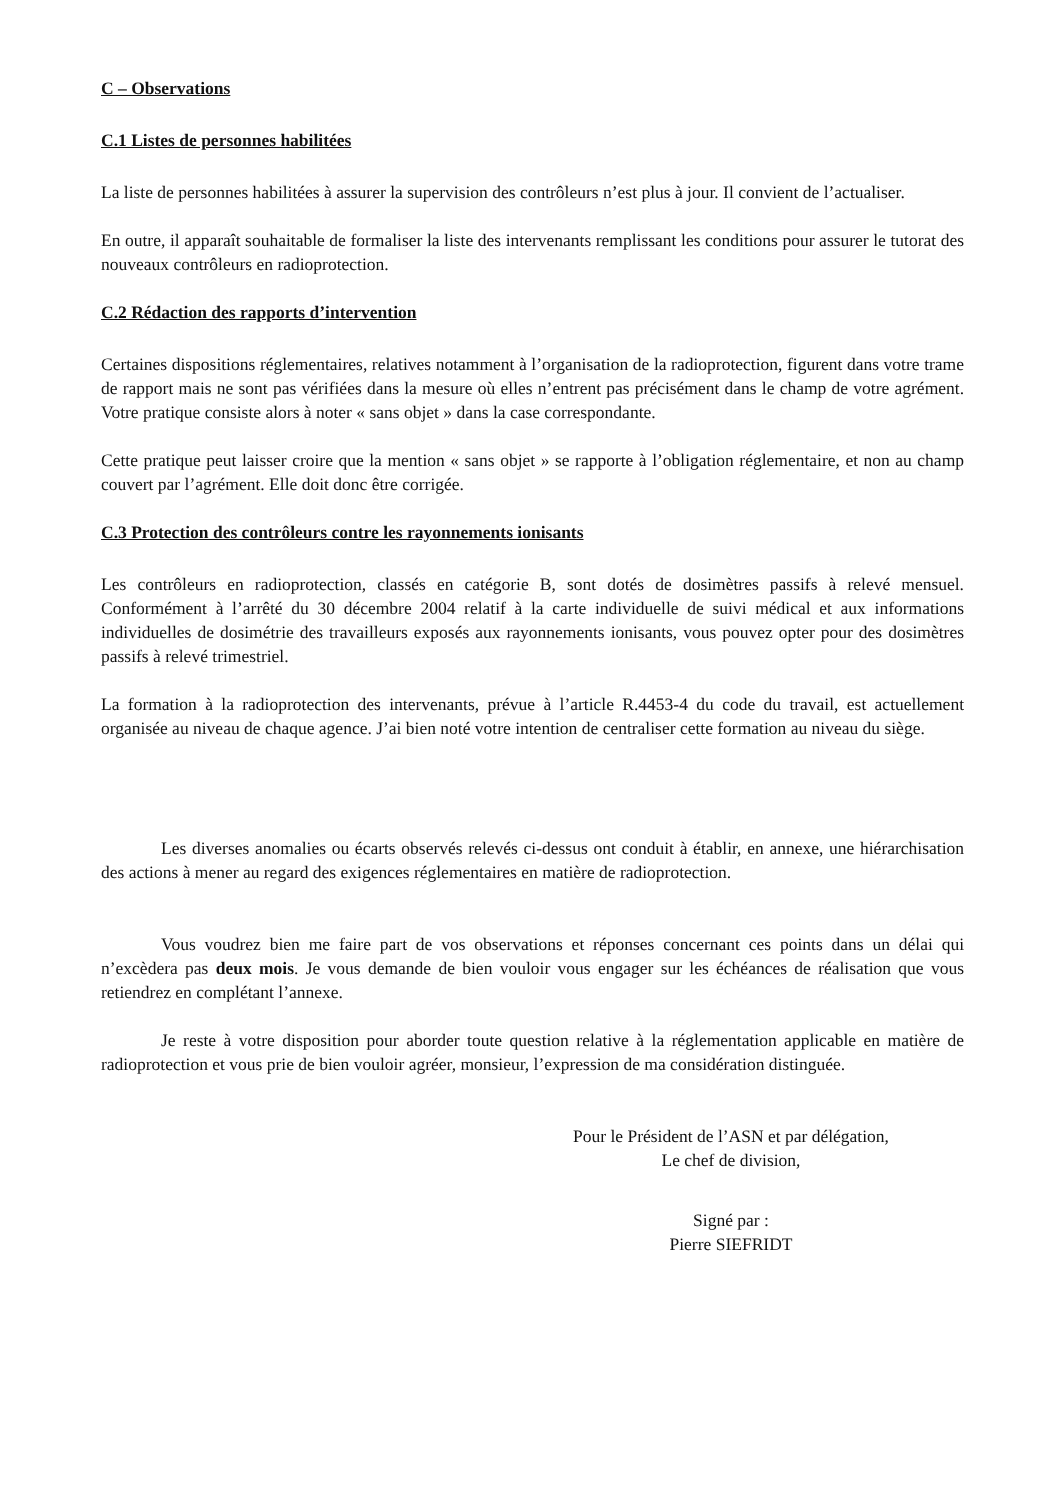C – Observations
C.1 Listes de personnes habilitées
La liste de personnes habilitées à assurer la supervision des contrôleurs n’est plus à jour. Il convient de l’actualiser.
En outre, il apparaît souhaitable de formaliser la liste des intervenants remplissant les conditions pour assurer le tutorat des nouveaux contrôleurs en radioprotection.
C.2 Rédaction des rapports d’intervention
Certaines dispositions réglementaires, relatives notamment à l’organisation de la radioprotection, figurent dans votre trame de rapport mais ne sont pas vérifiées dans la mesure où elles n’entrent pas précisément dans le champ de votre agrément. Votre pratique consiste alors à noter « sans objet » dans la case correspondante.
Cette pratique peut laisser croire que la mention « sans objet » se rapporte à l’obligation réglementaire, et non au champ couvert par l’agrément. Elle doit donc être corrigée.
C.3 Protection des contrôleurs contre les rayonnements ionisants
Les contrôleurs en radioprotection, classés en catégorie B, sont dotés de dosimètres passifs à relevé mensuel. Conformément à l’arrêté du 30 décembre 2004 relatif à la carte individuelle de suivi médical et aux informations individuelles de dosimétrie des travailleurs exposés aux rayonnements ionisants, vous pouvez opter pour des dosimètres passifs à relevé trimestriel.
La formation à la radioprotection des intervenants, prévue à l’article R.4453-4 du code du travail, est actuellement organisée au niveau de chaque agence. J’ai bien noté votre intention de centraliser cette formation au niveau du siège.
Les diverses anomalies ou écarts observés relevés ci-dessus ont conduit à établir, en annexe, une hiérarchisation des actions à mener au regard des exigences réglementaires en matière de radioprotection.
Vous voudrez bien me faire part de vos observations et réponses concernant ces points dans un délai qui n’excèdera pas deux mois. Je vous demande de bien vouloir vous engager sur les échéances de réalisation que vous retiendrez en complétant l’annexe.
Je reste à votre disposition pour aborder toute question relative à la réglementation applicable en matière de radioprotection et vous prie de bien vouloir agréer, monsieur, l’expression de ma considération distinguée.
Pour le Président de l’ASN et par délégation,
Le chef de division,
Signé par :
Pierre SIEFRIDT